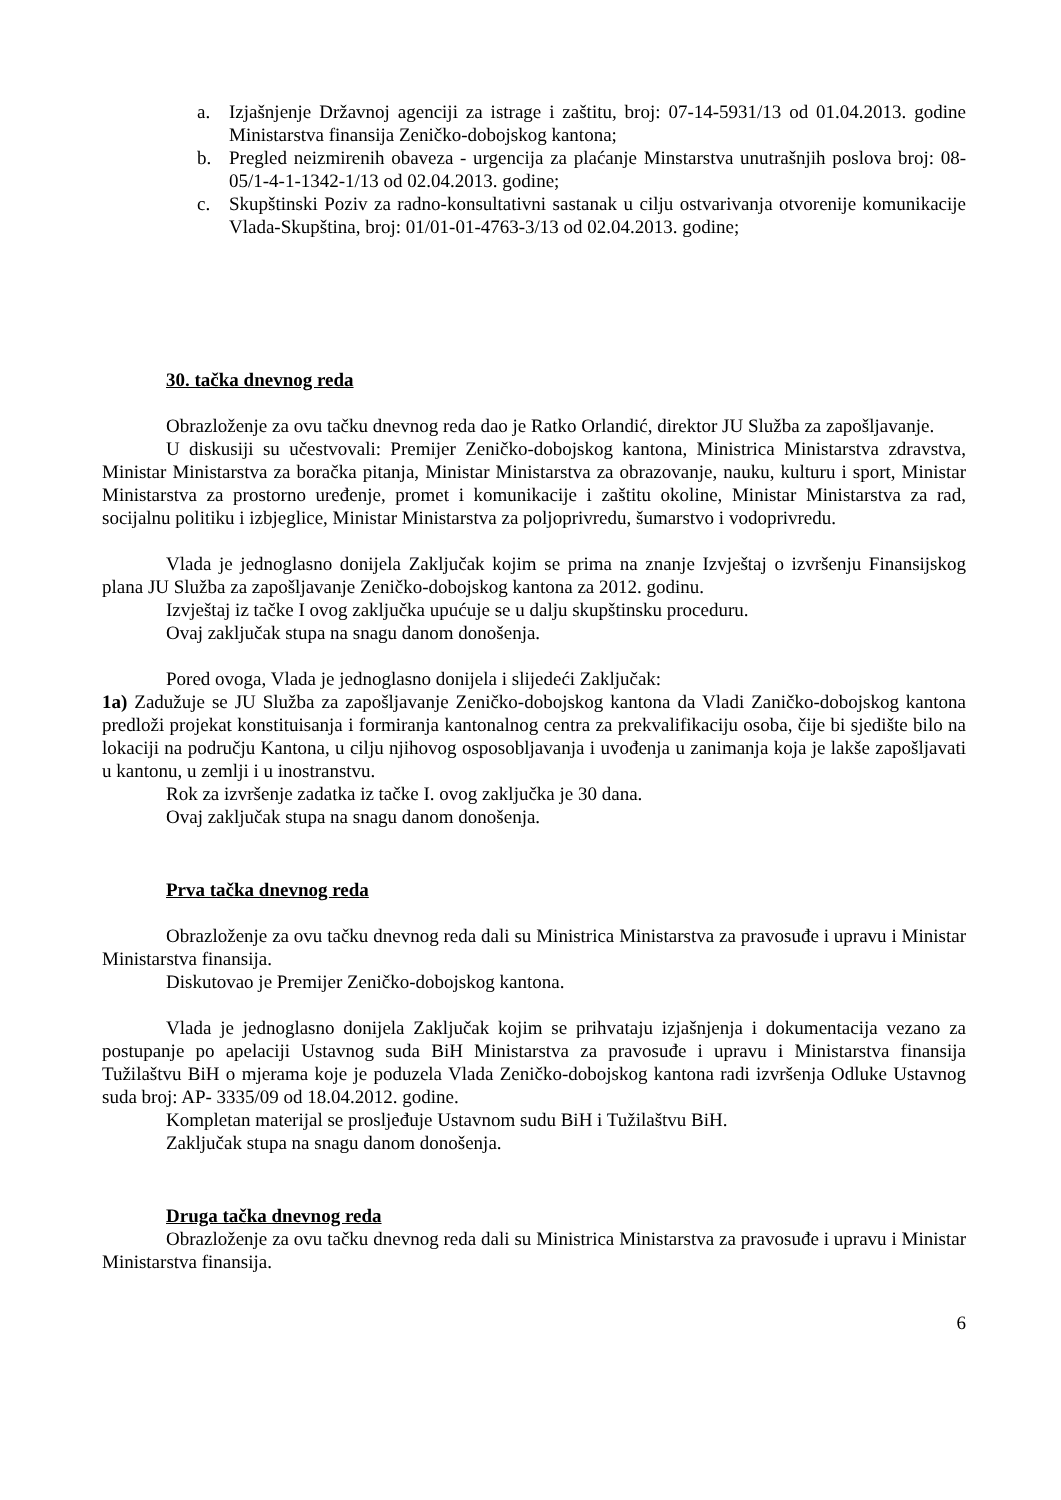a. Izjašnjenje Državnoj agenciji za istrage i zaštitu, broj: 07-14-5931/13 od 01.04.2013. godine Ministarstva finansija Zeničko-dobojskog kantona;
b. Pregled neizmirenih obaveza - urgencija za plaćanje Minstarstva unutrašnjih poslova broj: 08-05/1-4-1-1342-1/13 od 02.04.2013. godine;
c. Skupštinski Poziv za radno-konsultativni sastanak u cilju ostvarivanja otvorenije komunikacije Vlada-Skupština, broj: 01/01-01-4763-3/13 od 02.04.2013. godine;
30. tačka dnevnog reda
Obrazloženje za ovu tačku dnevnog reda dao je Ratko Orlandić, direktor JU Služba za zapošljavanje.
U diskusiji su učestvovali: Premijer Zeničko-dobojskog kantona, Ministrica Ministarstva zdravstva, Ministar Ministarstva za boračka pitanja, Ministar Ministarstva za obrazovanje, nauku, kulturu i sport, Ministar Ministarstva za prostorno uređenje, promet i komunikacije i zaštitu okoline, Ministar Ministarstva za rad, socijalnu politiku i izbjeglice, Ministar Ministarstva za poljoprivredu, šumarstvo i vodoprivredu.
Vlada je jednoglasno donijela Zaključak kojim se prima na znanje Izvještaj o izvršenju Finansijskog plana JU Služba za zapošljavanje Zeničko-dobojskog kantona za 2012. godinu.
Izvještaj iz tačke I ovog zaključka upućuje se u dalju skupštinsku proceduru.
Ovaj zaključak stupa na snagu danom donošenja.
Pored ovoga, Vlada je jednoglasno donijela i slijedeći Zaključak:
1a) Zadužuje se JU Služba za zapošljavanje Zeničko-dobojskog kantona da Vladi Zaničko-dobojskog kantona predloži projekat konstituisanja i formiranja kantonalnog centra za prekvalifikaciju osoba, čije bi sjedište bilo na lokaciji na području Kantona, u cilju njihovog osposobljavanja i uvođenja u zanimanja koja je lakše zapošljavati u kantonu, u zemlji i u inostranstvu.
Rok za izvršenje zadatka iz tačke I. ovog zaključka je 30 dana.
Ovaj zaključak stupa na snagu danom donošenja.
Prva tačka dnevnog reda
Obrazloženje za ovu tačku dnevnog reda dali su Ministrica Ministarstva za pravosuđe i upravu i Ministar Ministarstva finansija.
Diskutovao je Premijer Zeničko-dobojskog kantona.
Vlada je jednoglasno donijela Zaključak kojim se prihvataju izjašnjenja i dokumentacija vezano za postupanje po apelaciji Ustavnog suda BiH Ministarstva za pravosuđe i upravu i Ministarstva finansija Tužilaštvu BiH o mjerama koje je poduzela Vlada Zeničko-dobojskog kantona radi izvršenja Odluke Ustavnog suda broj: AP- 3335/09 od 18.04.2012. godine.
Kompletan materijal se prosljeđuje Ustavnom sudu BiH i Tužilaštvu BiH.
Zaključak stupa na snagu danom donošenja.
Druga tačka dnevnog reda
Obrazloženje za ovu tačku dnevnog reda dali su Ministrica Ministarstva za pravosuđe i upravu i Ministar Ministarstva finansija.
6